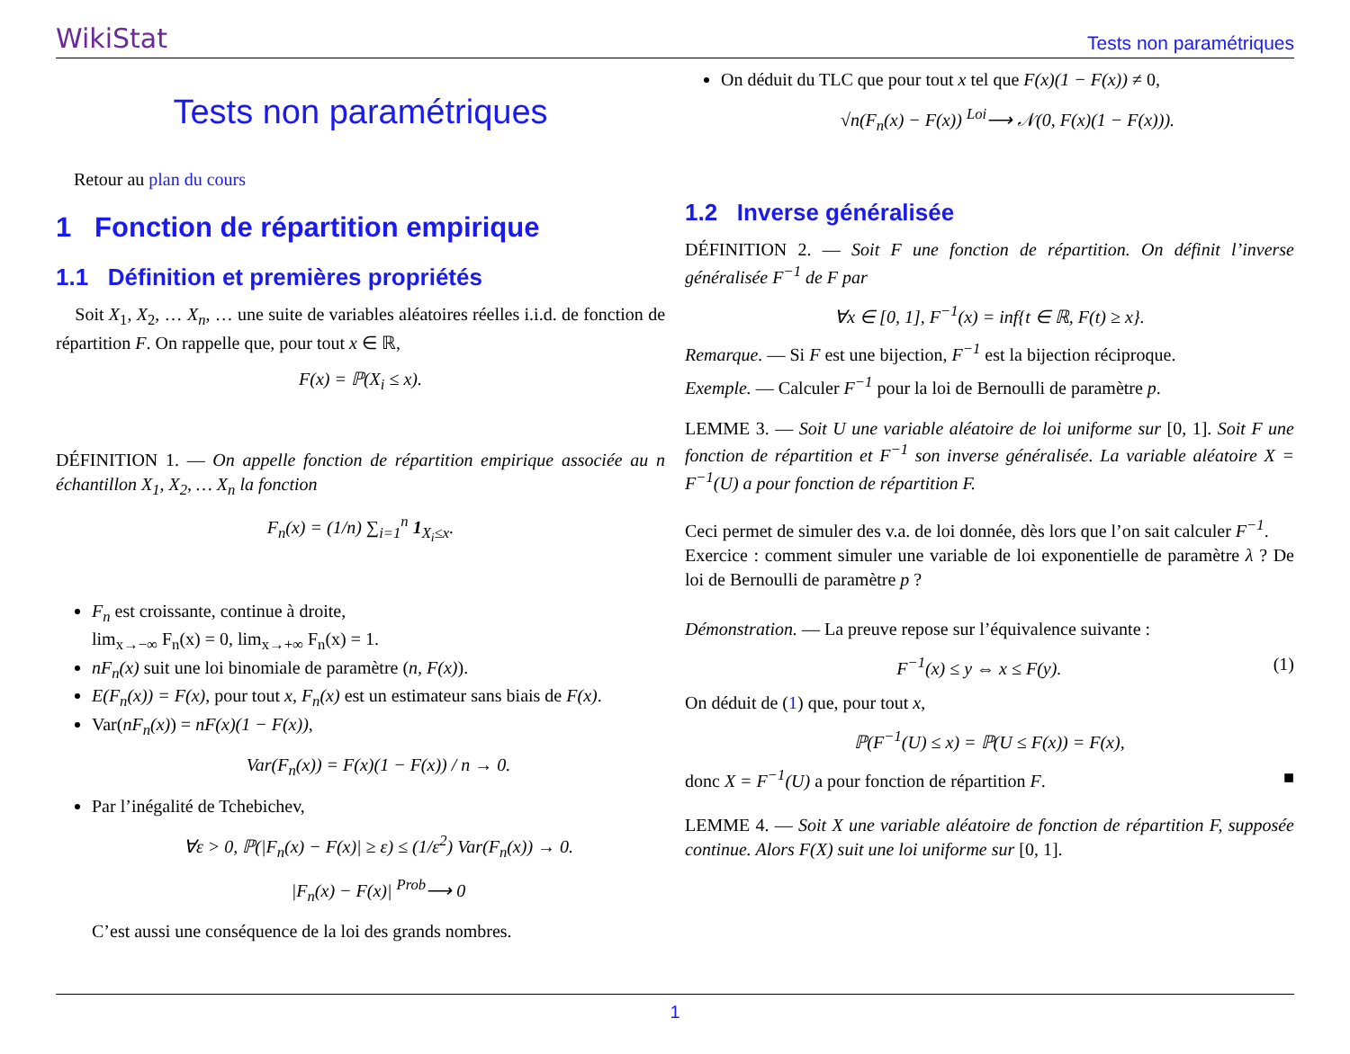WikiStat Tests non paramétriques
Tests non paramétriques
Retour au plan du cours
1 Fonction de répartition empirique
1.1 Définition et premières propriétés
Soit X<sub>1</sub>, X<sub>2</sub>, … X<sub>n</sub>, … une suite de variables aléatoires réelles i.i.d. de fonction de répartition F. On rappelle que, pour tout x ∈ ℝ,
F(x) = ℙ(X<sub>i</sub> ≤ x).
DÉFINITION 1. — On appelle fonction de répartition empirique associée au n échantillon X<sub>1</sub>, X<sub>2</sub>, … X<sub>n</sub> la fonction
F<sub>n</sub>(x) = (1/n) ∑<sub>i=1</sub><sup>n</sup> 1<sub>X<sub>i</sub>≤x</sub>.
F<sub>n</sub> est croissante, continue à droite,
lim<sub>x→−∞</sub> F<sub>n</sub>(x) = 0, lim<sub>x→+∞</sub> F<sub>n</sub>(x) = 1.
nF<sub>n</sub>(x) suit une loi binomiale de paramètre (n, F(x)).
E(F<sub>n</sub>(x)) = F(x), pour tout x, F<sub>n</sub>(x) est un estimateur sans biais de F(x).
Var(nF<sub>n</sub>(x)) = nF(x)(1 − F(x)),
Var(F<sub>n</sub>(x)) = F(x)(1 − F(x)) / n → 0.
Par l’inégalité de Tchebichev,
∀ε > 0, ℙ(|F<sub>n</sub>(x) − F(x)| ≥ ε) ≤ (1/ε<sup>2</sup>) Var(F<sub>n</sub>(x)) → 0.
|F<sub>n</sub>(x) − F(x)| <sup>Prob</sup>⟶ 0
C’est aussi une conséquence de la loi des grands nombres.
On déduit du TLC que pour tout x tel que F(x)(1 − F(x)) ≠ 0,
√n(F<sub>n</sub>(x) − F(x)) <sup>Loi</sup>⟶ 𝒩(0, F(x)(1 − F(x))).
1.2 Inverse généralisée
DÉFINITION 2. — Soit F une fonction de répartition. On définit l’inverse généralisée F<sup>−1</sup> de F par
∀x ∈ [0, 1], F<sup>−1</sup>(x) = inf{t ∈ ℝ, F(t) ≥ x}.
Remarque. — Si F est une bijection, F<sup>−1</sup> est la bijection réciproque.
Exemple. — Calculer F<sup>−1</sup> pour la loi de Bernoulli de paramètre p.
LEMME 3. — Soit U une variable aléatoire de loi uniforme sur [0, 1]. Soit F une fonction de répartition et F<sup>−1</sup> son inverse généralisée. La variable aléatoire X = F<sup>−1</sup>(U) a pour fonction de répartition F.
Ceci permet de simuler des v.a. de loi donnée, dès lors que l’on sait calculer F<sup>−1</sup>.
Exercice : comment simuler une variable de loi exponentielle de paramètre λ ? De loi de Bernoulli de paramètre p ?
Démonstration. — La preuve repose sur l’équivalence suivante :
F<sup>−1</sup>(x) ≤ y ⇔ x ≤ F(y). (1)
On déduit de (1) que, pour tout x,
ℙ(F<sup>−1</sup>(U) ≤ x) = ℙ(U ≤ F(x)) = F(x),
donc X = F<sup>−1</sup>(U) a pour fonction de répartition F. ■
LEMME 4. — Soit X une variable aléatoire de fonction de répartition F, supposée continue. Alors F(X) suit une loi uniforme sur [0, 1].
1